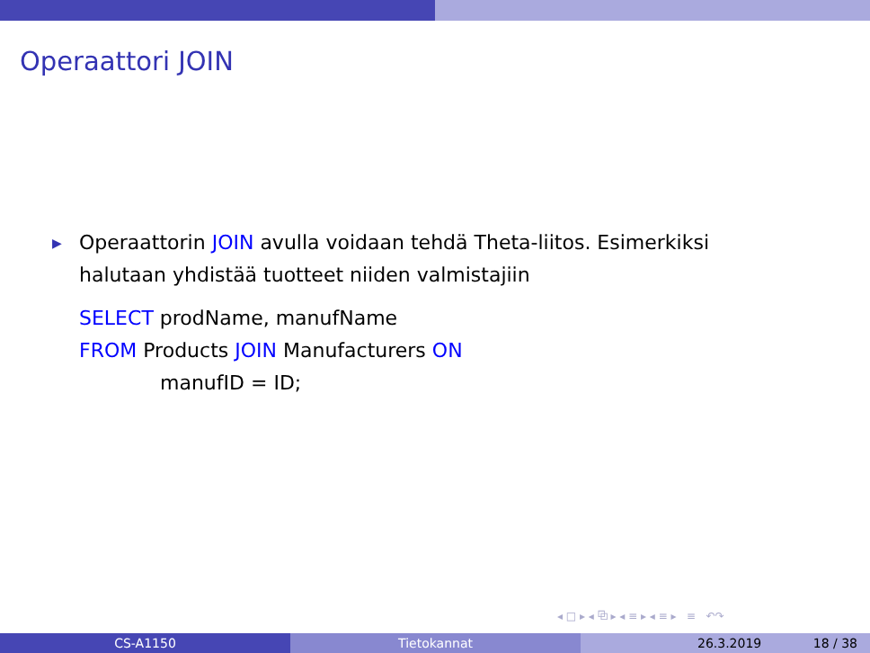Operaattori JOIN
▶
Operaattorin JOIN avulla voidaan tehdä Theta-liitos. Esimerkiksi
halutaan yhdistää tuotteet niiden valmistajiin
SELECT prodName, manufName
FROM Products JOIN Manufacturers ON
manufID = ID;
◂ □ ▸ ◂ ⧉ ▸ ◂ ≡ ▸ ◂ ≡ ▸ ≡ ↶↷
CS-A1150 Tietokannat 26.3.2019 18 / 38